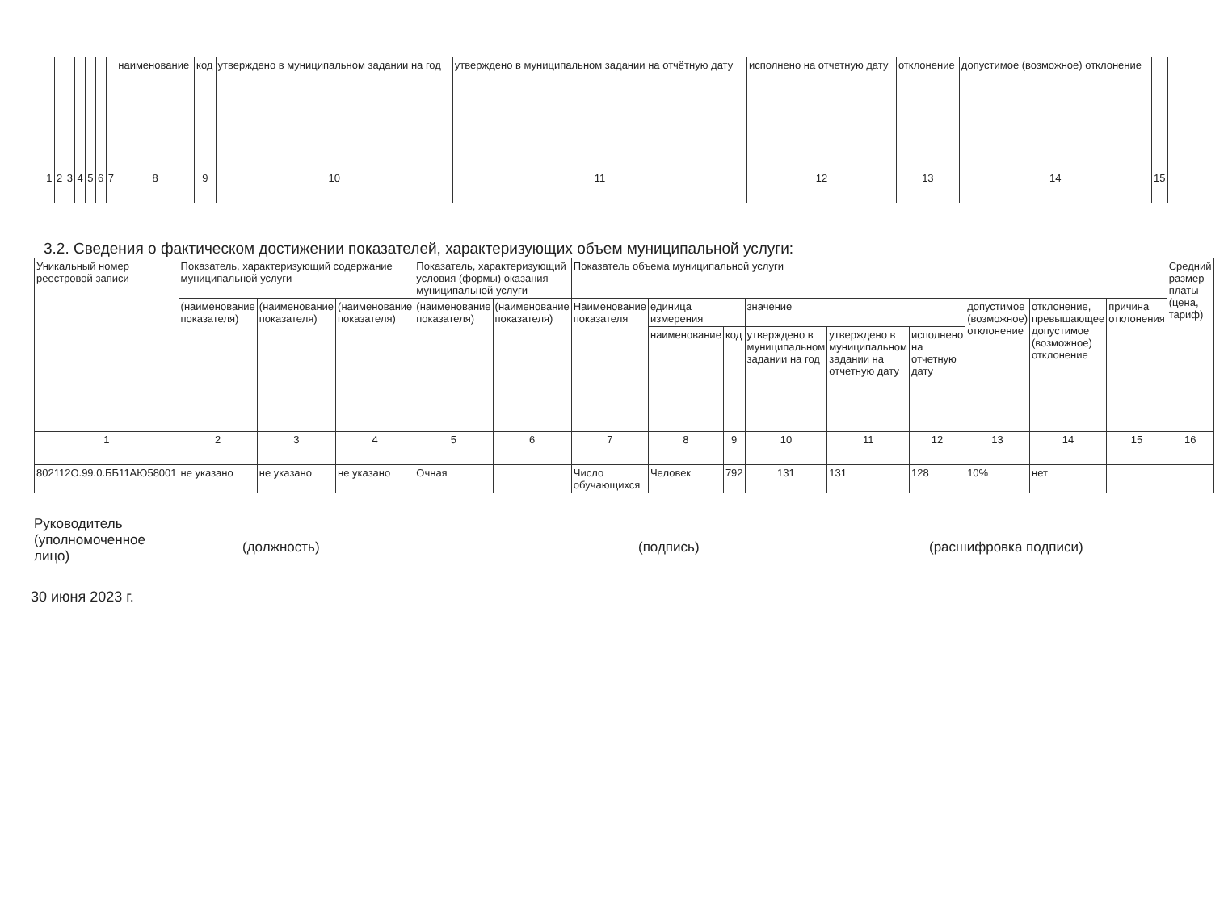| | | | | | | | наименование | код | утверждено в муниципальном задании на год | утверждено в муниципальном задании на отчётную дату | исполнено на отчетную дату | отклонение | допустимое (возможное) отклонение | |
| 1 | 2 | 3 | 4 | 5 | 6 | 7 | 8 | 9 | 10 | 11 | 12 | 13 | 14 | 15 |
3.2. Сведения о фактическом достижении показателей, характеризующих объем муниципальной услуги:
| Уникальный номер реестровой записи | Показатель, характеризующий содержание муниципальной услуги | | | Показатель, характеризующий условия (формы) оказания муниципальной услуги | | Показатель объема муниципальной услуги | | | | | | | | | Средний размер платы (цена, тариф) |
| --- | --- | --- | --- | --- | --- | --- | --- | --- | --- | --- | --- | --- | --- | --- | --- |
| | (наименование показателя) | (наименование показателя) | (наименование показателя) | (наименование показателя) | (наименование показателя) | Наименование показателя | единица измерения | | значение | | | допустимое (возможное) отклонение | отклонение, превышающее допустимое (возможное) отклонение | причина отклонения | |
| | | | | | | | наименование | код | утверждено в муниципальном задании на год | утверждено в муниципальном задании на отчетную дату | исполнено на отчетную дату | | | | |
| 1 | 2 | 3 | 4 | 5 | 6 | 7 | 8 | 9 | 10 | 11 | 12 | 13 | 14 | 15 | 16 |
| 802112О.99.0.ББ11АЮ58001 | не указано | не указано | не указано | Очная | | Число обучающихся | Человек | 792 | 131 | 131 | 128 | 10% | нет | | |
Руководитель
(уполномоченное лицо)
(должность) (подпись) (расшифровка подписи)
30 июня 2023 г.